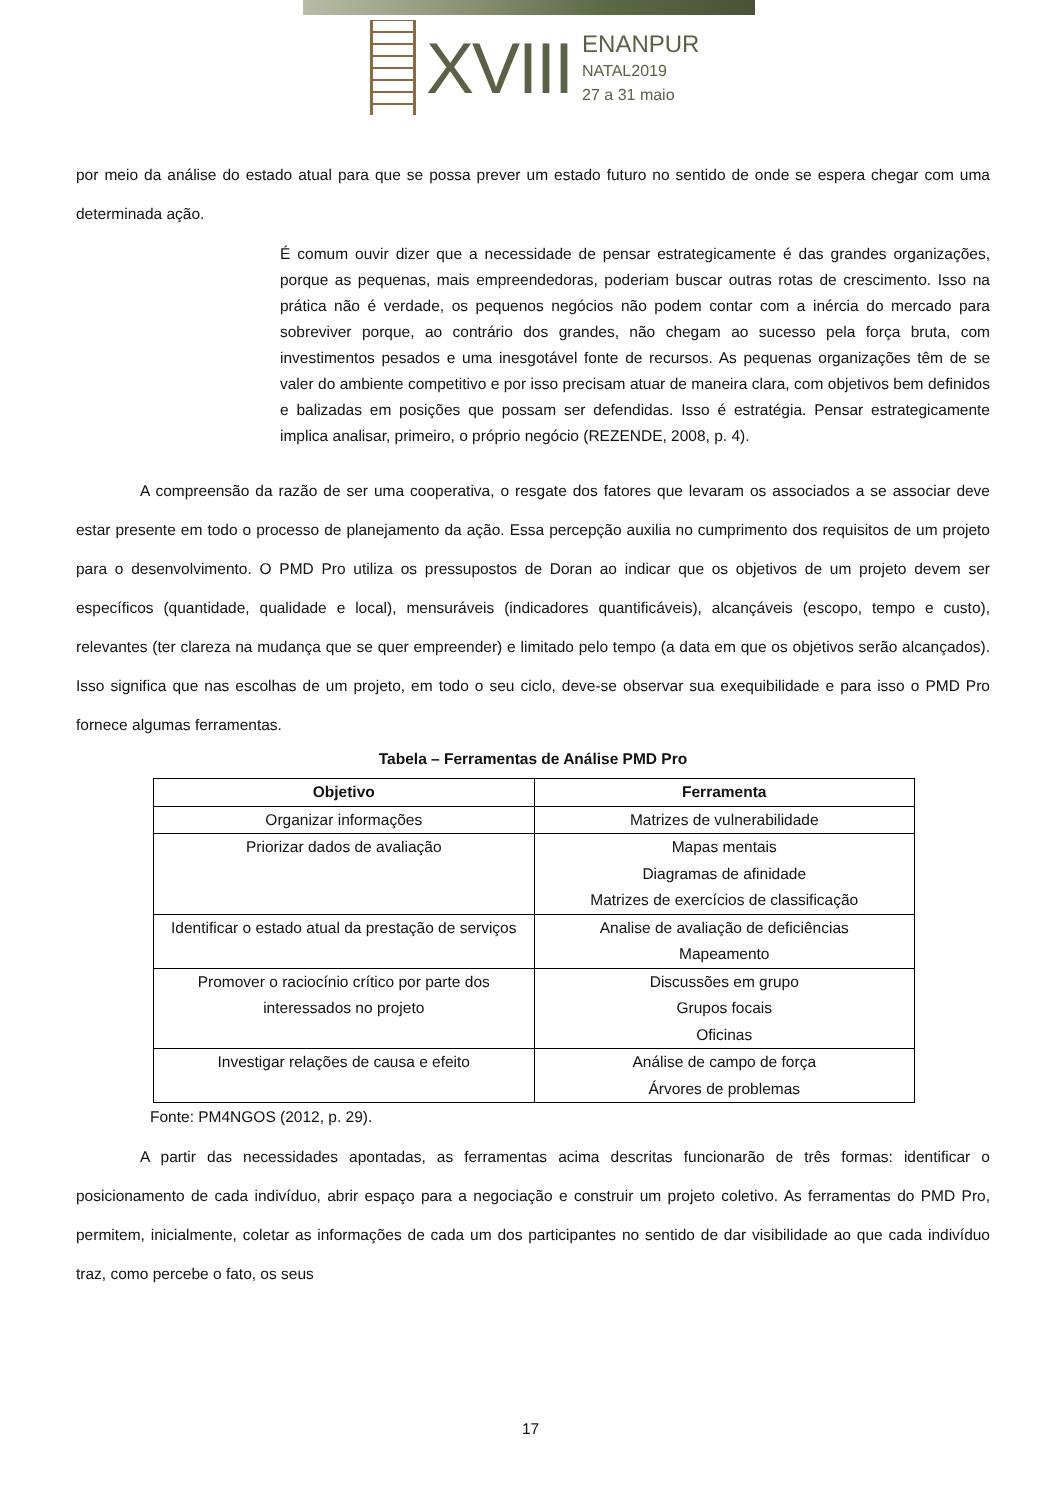XVIII
ENANPUR
NATAL2019
27 a 31 maio
por meio da análise do estado atual para que se possa prever um estado futuro no sentido de onde se espera chegar com uma determinada ação.
É comum ouvir dizer que a necessidade de pensar estrategicamente é das grandes organizações, porque as pequenas, mais empreendedoras, poderiam buscar outras rotas de crescimento. Isso na prática não é verdade, os pequenos negócios não podem contar com a inércia do mercado para sobreviver porque, ao contrário dos grandes, não chegam ao sucesso pela força bruta, com investimentos pesados e uma inesgotável fonte de recursos. As pequenas organizações têm de se valer do ambiente competitivo e por isso precisam atuar de maneira clara, com objetivos bem definidos e balizadas em posições que possam ser defendidas. Isso é estratégia. Pensar estrategicamente implica analisar, primeiro, o próprio negócio (REZENDE, 2008, p. 4).
A compreensão da razão de ser uma cooperativa, o resgate dos fatores que levaram os associados a se associar deve estar presente em todo o processo de planejamento da ação. Essa percepção auxilia no cumprimento dos requisitos de um projeto para o desenvolvimento. O PMD Pro utiliza os pressupostos de Doran ao indicar que os objetivos de um projeto devem ser específicos (quantidade, qualidade e local), mensuráveis (indicadores quantificáveis), alcançáveis (escopo, tempo e custo), relevantes (ter clareza na mudança que se quer empreender) e limitado pelo tempo (a data em que os objetivos serão alcançados). Isso significa que nas escolhas de um projeto, em todo o seu ciclo, deve-se observar sua exequibilidade e para isso o PMD Pro fornece algumas ferramentas.
Tabela – Ferramentas de Análise PMD Pro
| Objetivo | Ferramenta |
| --- | --- |
| Organizar informações | Matrizes de vulnerabilidade |
| Priorizar dados de avaliação | Mapas mentais Diagramas de afinidade Matrizes de exercícios de classificação |
| Identificar o estado atual da prestação de serviços | Analise de avaliação de deficiências Mapeamento |
| Promover o raciocínio crítico por parte dos interessados no projeto | Discussões em grupo Grupos focais Oficinas |
| Investigar relações de causa e efeito | Análise de campo de força Árvores de problemas |
Fonte: PM4NGOS (2012, p. 29).
A partir das necessidades apontadas, as ferramentas acima descritas funcionarão de três formas: identificar o posicionamento de cada indivíduo, abrir espaço para a negociação e construir um projeto coletivo. As ferramentas do PMD Pro, permitem, inicialmente, coletar as informações de cada um dos participantes no sentido de dar visibilidade ao que cada indivíduo traz, como percebe o fato, os seus
17